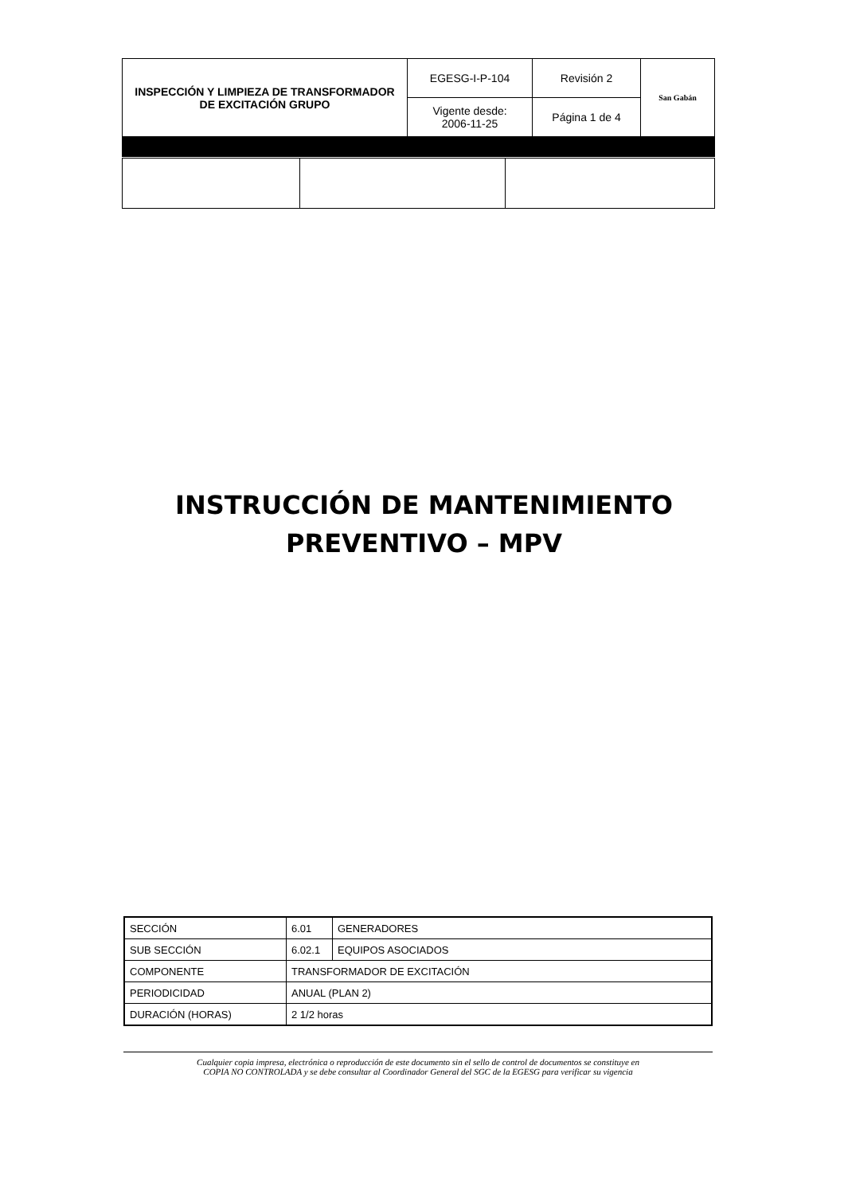| INSPECCIÓN Y LIMPIEZA DE TRANSFORMADOR DE EXCITACIÓN GRUPO | EGESG-I-P-104 | Revisión 2 | San Gabán |
| | Vigente desde: 2006-11-25 | Página 1 de 4 | |
INSTRUCCIÓN DE MANTENIMIENTO
PREVENTIVO – MPV
| SECCIÓN | 6.01 | GENERADORES |
| SUB SECCIÓN | 6.02.1 | EQUIPOS ASOCIADOS |
| COMPONENTE | TRANSFORMADOR DE EXCITACIÓN | |
| PERIODICIDAD | ANUAL (PLAN 2) | |
| DURACIÓN (HORAS) | 2 1/2 horas | |
Cualquier copia impresa, electrónica o reproducción de este documento sin el sello de control de documentos se constituye en
COPIA NO CONTROLADA y se debe consultar al Coordinador General del SGC de la EGESG para verificar su vigencia